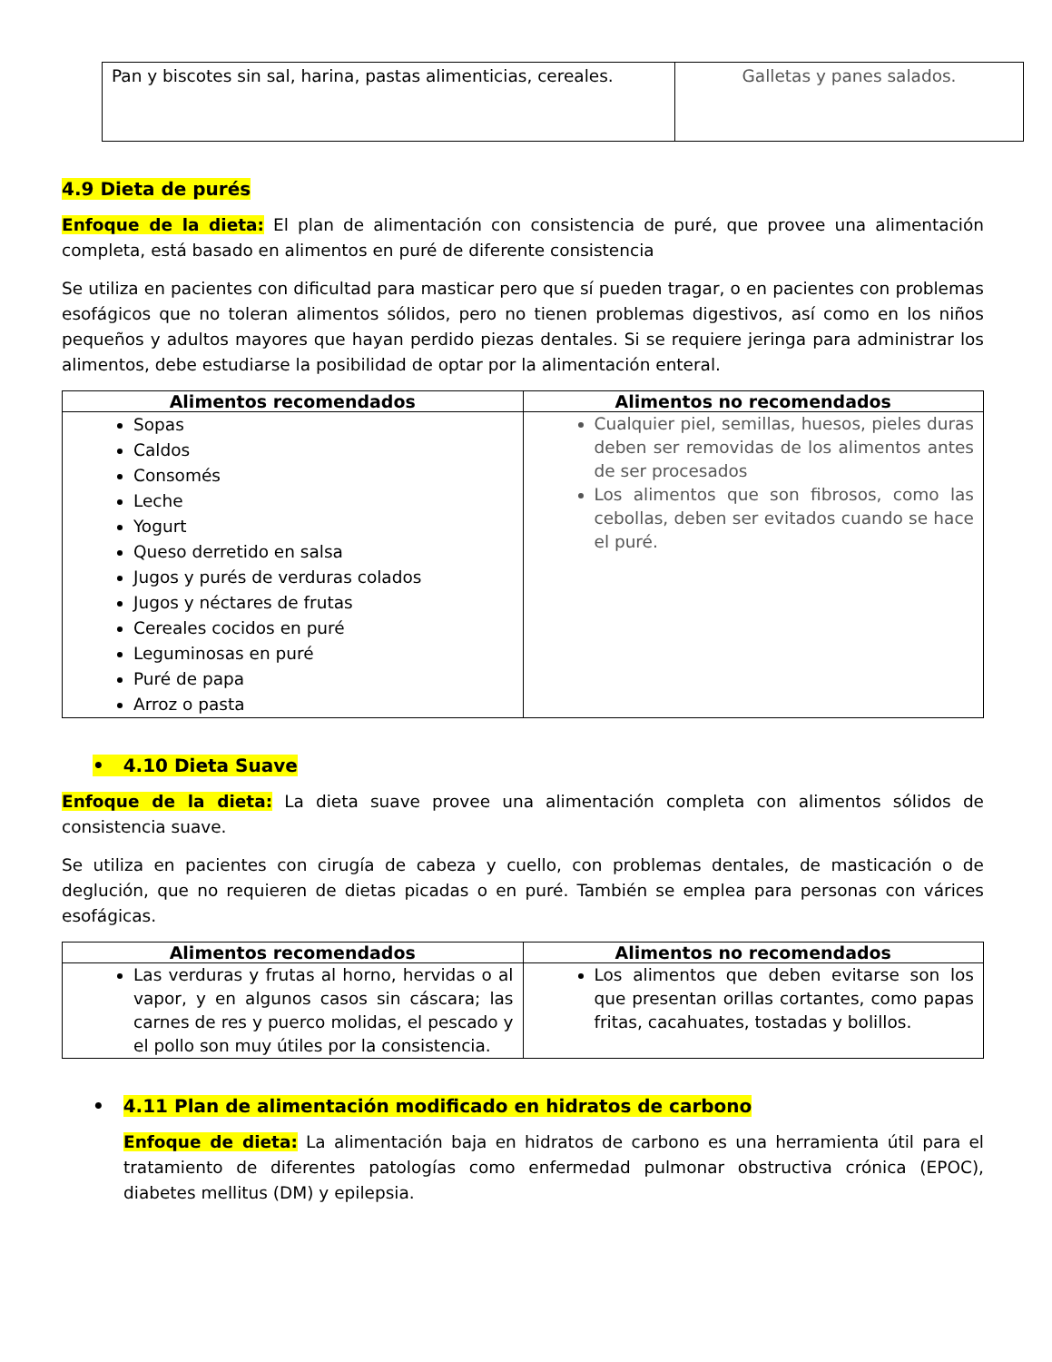| Pan y biscotes sin sal, harina, pastas alimenticias, cereales. | Galletas y panes salados. |
4.9 Dieta de purés
Enfoque de la dieta: El plan de alimentación con consistencia de puré, que provee una alimentación completa, está basado en alimentos en puré de diferente consistencia
Se utiliza en pacientes con dificultad para masticar pero que sí pueden tragar, o en pacientes con problemas esofágicos que no toleran alimentos sólidos, pero no tienen problemas digestivos, así como en los niños pequeños y adultos mayores que hayan perdido piezas dentales. Si se requiere jeringa para administrar los alimentos, debe estudiarse la posibilidad de optar por la alimentación enteral.
| Alimentos recomendados | Alimentos no recomendados |
| --- | --- |
| Sopas Caldos Consomés Leche Yogurt Queso derretido en salsa Jugos y purés de verduras colados Jugos y néctares de frutas Cereales cocidos en puré Leguminosas en puré Puré de papa Arroz o pasta | Cualquier piel, semillas, huesos, pieles duras deben ser removidas de los alimentos antes de ser procesados Los alimentos que son fibrosos, como las cebollas, deben ser evitados cuando se hace el puré. |
• 4.10 Dieta Suave
Enfoque de la dieta: La dieta suave provee una alimentación completa con alimentos sólidos de consistencia suave.
Se utiliza en pacientes con cirugía de cabeza y cuello, con problemas dentales, de masticación o de deglución, que no requieren de dietas picadas o en puré. También se emplea para personas con várices esofágicas.
| Alimentos recomendados | Alimentos no recomendados |
| --- | --- |
| Las verduras y frutas al horno, hervidas o al vapor, y en algunos casos sin cáscara; las carnes de res y puerco molidas, el pescado y el pollo son muy útiles por la consistencia. | Los alimentos que deben evitarse son los que presentan orillas cortantes, como papas fritas, cacahuates, tostadas y bolillos. |
• 4.11 Plan de alimentación modificado en hidratos de carbono
Enfoque de dieta: La alimentación baja en hidratos de carbono es una herramienta útil para el tratamiento de diferentes patologías como enfermedad pulmonar obstructiva crónica (EPOC), diabetes mellitus (DM) y epilepsia.